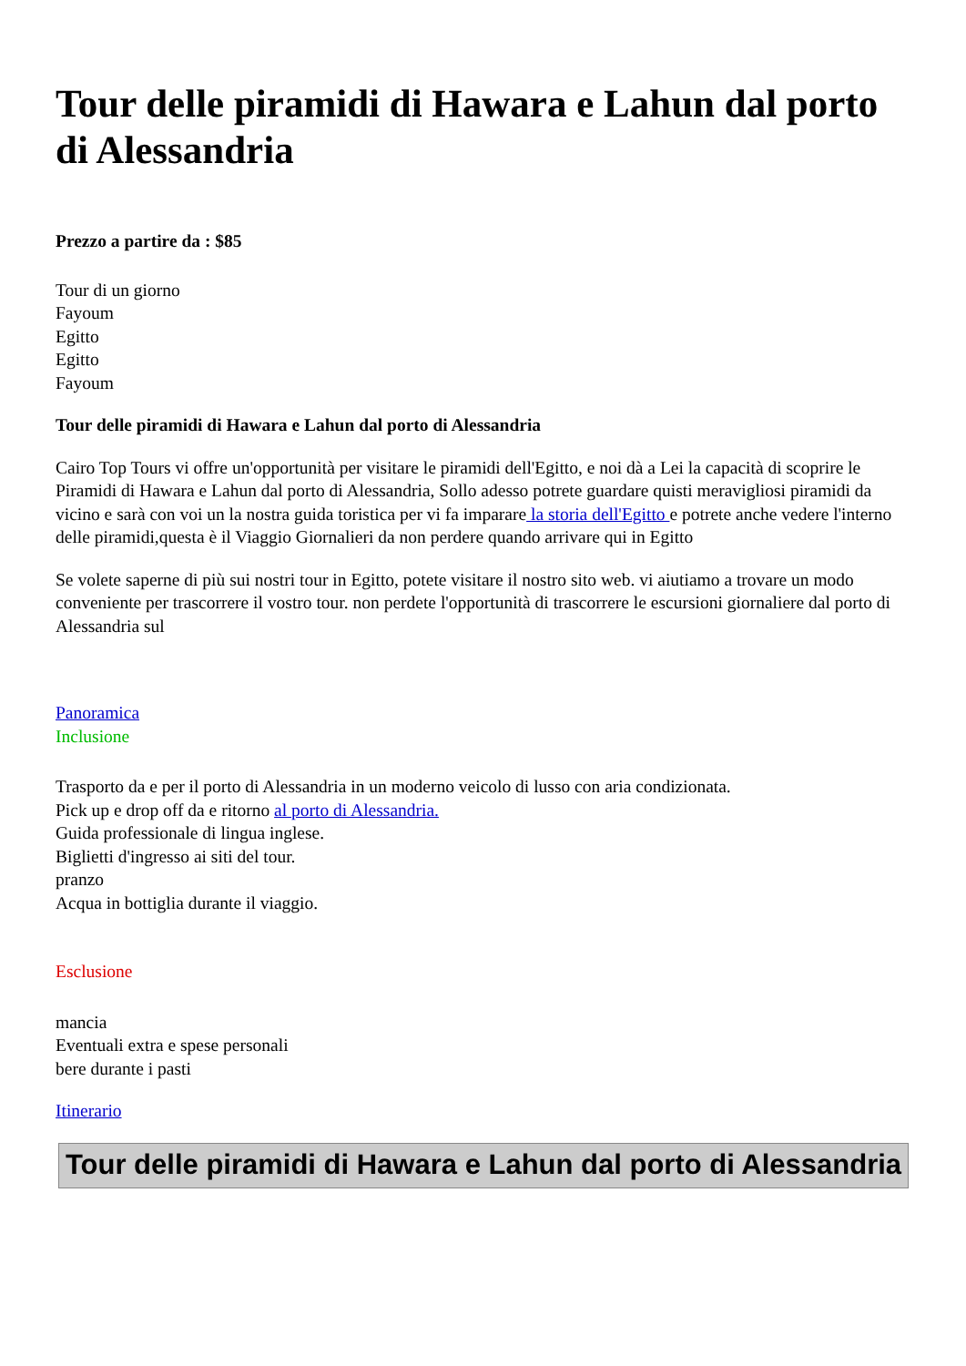Tour delle piramidi di Hawara e Lahun dal porto di Alessandria
Prezzo a partire da : $85
Tour di un giorno
Fayoum
Egitto
Egitto
Fayoum
Tour delle piramidi di Hawara e Lahun dal porto di Alessandria
Cairo Top Tours vi offre un'opportunità per visitare le piramidi dell'Egitto, e noi dà a Lei la capacità di scoprire le Piramidi di Hawara e Lahun dal porto di Alessandria, Sollo adesso potrete guardare quisti meravigliosi piramidi da vicino e sarà con voi un la nostra guida toristica per vi fa imparare la storia dell'Egitto e potrete anche vedere l'interno delle piramidi,questa è il Viaggio Giornalieri da non perdere quando arrivare qui in Egitto
Se volete saperne di più sui nostri tour in Egitto, potete visitare il nostro sito web. vi aiutiamo a trovare un modo conveniente per trascorrere il vostro tour. non perdete l'opportunità di trascorrere le escursioni giornaliere dal porto di Alessandria sul
Panoramica
Inclusione
Trasporto da e per il porto di Alessandria in un moderno veicolo di lusso con aria condizionata.
Pick up e drop off da e ritorno al porto di Alessandria.
Guida professionale di lingua inglese.
Biglietti d'ingresso ai siti del tour.
pranzo
Acqua in bottiglia durante il viaggio.
Esclusione
mancia
Eventuali extra e spese personali
bere durante i pasti
Itinerario
Tour delle piramidi di Hawara e Lahun dal porto di Alessandria